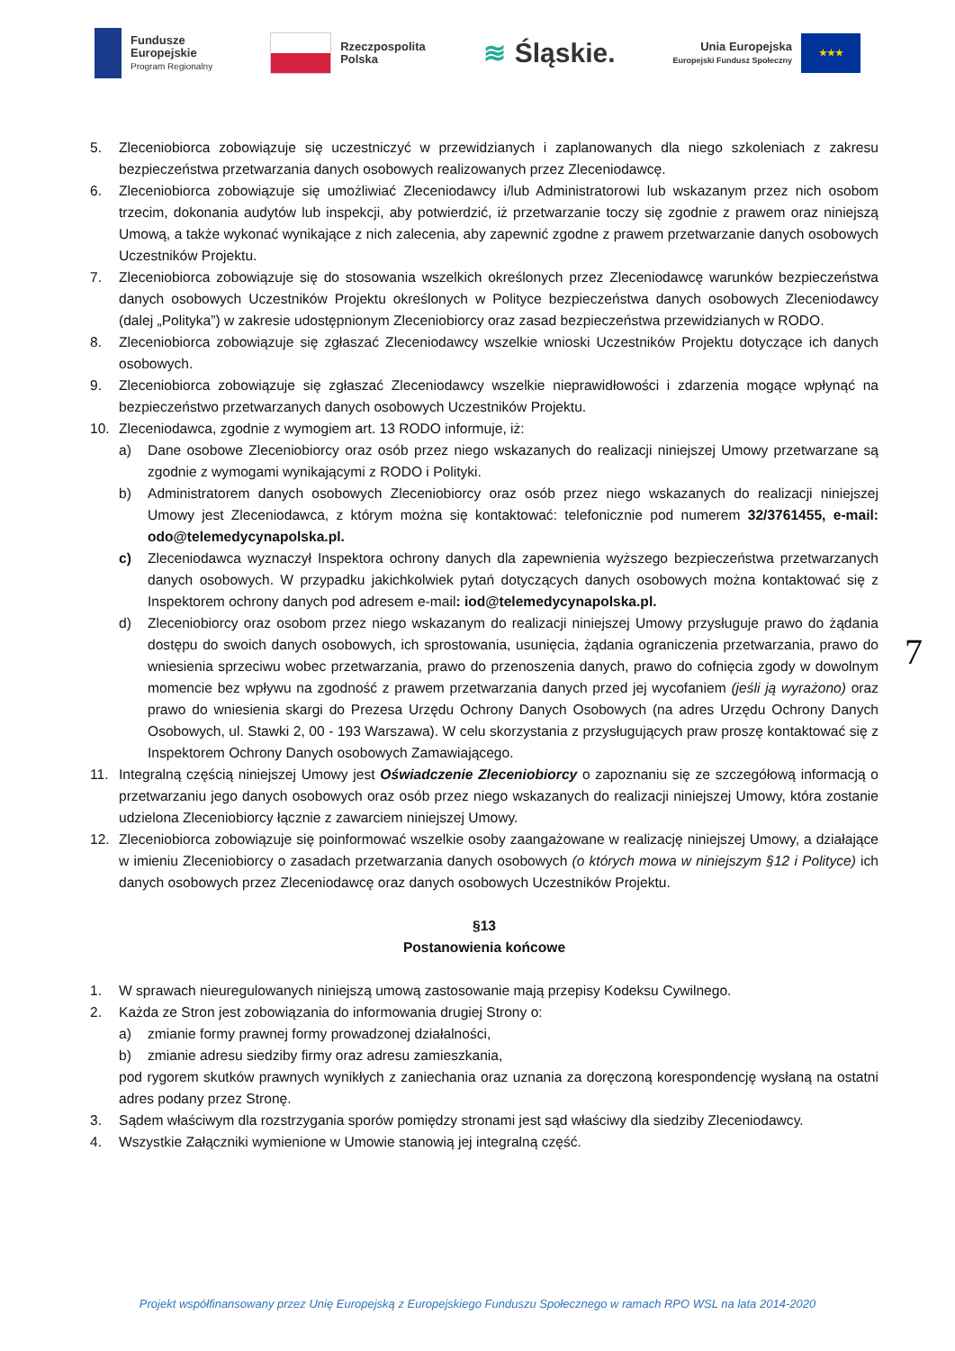Fundusze
Europejskie
Program Regionalny
Rzeczpospolita
Polska
≋ Śląskie.
Unia Europejska
Europejski Fundusz Społeczny
★★★
5. Zleceniobiorca zobowiązuje się uczestniczyć w przewidzianych i zaplanowanych dla niego szkoleniach z zakresu bezpieczeństwa przetwarzania danych osobowych realizowanych przez Zleceniodawcę.
6. Zleceniobiorca zobowiązuje się umożliwiać Zleceniodawcy i/lub Administratorowi lub wskazanym przez nich osobom trzecim, dokonania audytów lub inspekcji, aby potwierdzić, iż przetwarzanie toczy się zgodnie z prawem oraz niniejszą Umową, a także wykonać wynikające z nich zalecenia, aby zapewnić zgodne z prawem przetwarzanie danych osobowych Uczestników Projektu.
7. Zleceniobiorca zobowiązuje się do stosowania wszelkich określonych przez Zleceniodawcę warunków bezpieczeństwa danych osobowych Uczestników Projektu określonych w Polityce bezpieczeństwa danych osobowych Zleceniodawcy (dalej „Polityka”) w zakresie udostępnionym Zleceniobiorcy oraz zasad bezpieczeństwa przewidzianych w RODO.
8. Zleceniobiorca zobowiązuje się zgłaszać Zleceniodawcy wszelkie wnioski Uczestników Projektu dotyczące ich danych osobowych.
9. Zleceniobiorca zobowiązuje się zgłaszać Zleceniodawcy wszelkie nieprawidłowości i zdarzenia mogące wpłynąć na bezpieczeństwo przetwarzanych danych osobowych Uczestników Projektu.
10. Zleceniodawca, zgodnie z wymogiem art. 13 RODO informuje, iż:
a) Dane osobowe Zleceniobiorcy oraz osób przez niego wskazanych do realizacji niniejszej Umowy przetwarzane są zgodnie z wymogami wynikającymi z RODO i Polityki.
b) Administratorem danych osobowych Zleceniobiorcy oraz osób przez niego wskazanych do realizacji niniejszej Umowy jest Zleceniodawca, z którym można się kontaktować: telefonicznie pod numerem 32/3761455, e-mail: odo@telemedycynapolska.pl.
c) Zleceniodawca wyznaczył Inspektora ochrony danych dla zapewnienia wyższego bezpieczeństwa przetwarzanych danych osobowych. W przypadku jakichkolwiek pytań dotyczących danych osobowych można kontaktować się z Inspektorem ochrony danych pod adresem e-mail: iod@telemedycynapolska.pl.
d) Zleceniobiorcy oraz osobom przez niego wskazanym do realizacji niniejszej Umowy przysługuje prawo do żądania dostępu do swoich danych osobowych, ich sprostowania, usunięcia, żądania ograniczenia przetwarzania, prawo do wniesienia sprzeciwu wobec przetwarzania, prawo do przenoszenia danych, prawo do cofnięcia zgody w dowolnym momencie bez wpływu na zgodność z prawem przetwarzania danych przed jej wycofaniem (jeśli ją wyrażono) oraz prawo do wniesienia skargi do Prezesa Urzędu Ochrony Danych Osobowych (na adres Urzędu Ochrony Danych Osobowych, ul. Stawki 2, 00 - 193 Warszawa). W celu skorzystania z przysługujących praw proszę kontaktować się z Inspektorem Ochrony Danych osobowych Zamawiającego.
11. Integralną częścią niniejszej Umowy jest Oświadczenie Zleceniobiorcy o zapoznaniu się ze szczegółową informacją o przetwarzaniu jego danych osobowych oraz osób przez niego wskazanych do realizacji niniejszej Umowy, która zostanie udzielona Zleceniobiorcy łącznie z zawarciem niniejszej Umowy.
12. Zleceniobiorca zobowiązuje się poinformować wszelkie osoby zaangażowane w realizację niniejszej Umowy, a działające w imieniu Zleceniobiorcy o zasadach przetwarzania danych osobowych (o których mowa w niniejszym §12 i Polityce) ich danych osobowych przez Zleceniodawcę oraz danych osobowych Uczestników Projektu.
§13
Postanowienia końcowe
1. W sprawach nieuregulowanych niniejszą umową zastosowanie mają przepisy Kodeksu Cywilnego.
2. Każda ze Stron jest zobowiązania do informowania drugiej Strony o:
a) zmianie formy prawnej formy prowadzonej działalności,
b) zmianie adresu siedziby firmy oraz adresu zamieszkania,
pod rygorem skutków prawnych wynikłych z zaniechania oraz uznania za doręczoną korespondencję wysłaną na ostatni adres podany przez Stronę.
3. Sądem właściwym dla rozstrzygania sporów pomiędzy stronami jest sąd właściwy dla siedziby Zleceniodawcy.
4. Wszystkie Załączniki wymienione w Umowie stanowią jej integralną część.
7
Projekt współfinansowany przez Unię Europejską z Europejskiego Funduszu Społecznego w ramach RPO WSL na lata 2014-2020